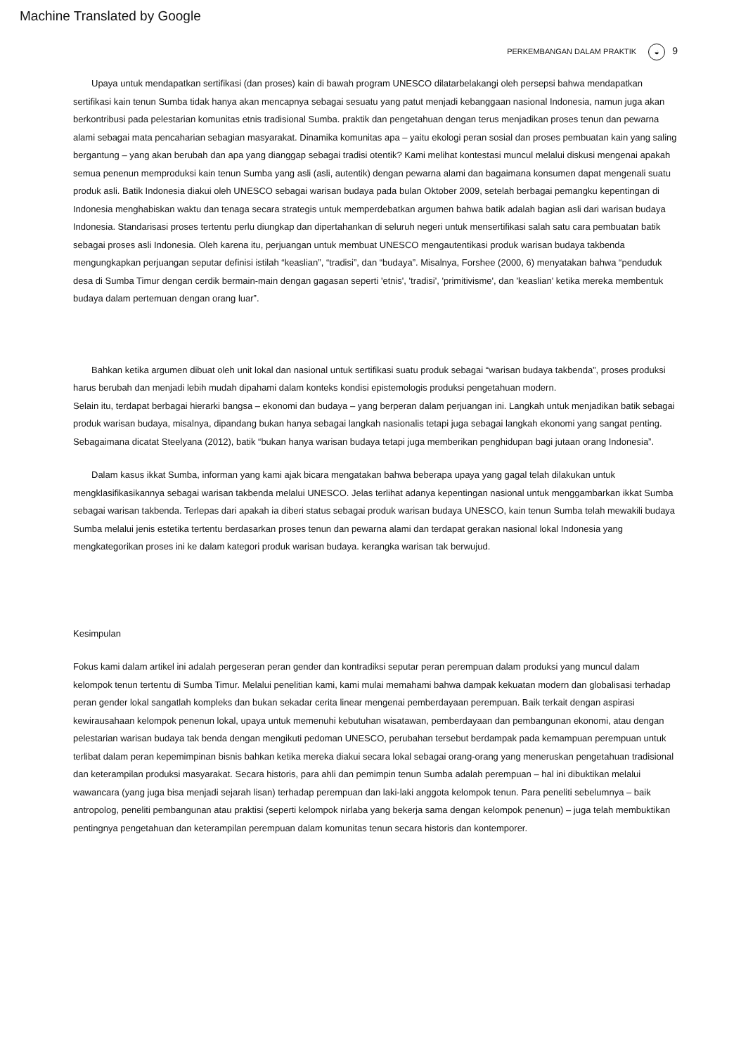Machine Translated by Google
PERKEMBANGAN DALAM PRAKTIK ◒ 9
Upaya untuk mendapatkan sertifikasi (dan proses) kain di bawah program UNESCO dilatarbelakangi oleh persepsi bahwa mendapatkan sertifikasi kain tenun Sumba tidak hanya akan mencapnya sebagai sesuatu yang patut menjadi kebanggaan nasional Indonesia, namun juga akan berkontribusi pada pelestarian komunitas etnis tradisional Sumba. praktik dan pengetahuan dengan terus menjadikan proses tenun dan pewarna alami sebagai mata pencaharian sebagian masyarakat. Dinamika komunitas apa – yaitu ekologi peran sosial dan proses pembuatan kain yang saling bergantung – yang akan berubah dan apa yang dianggap sebagai tradisi otentik? Kami melihat kontestasi muncul melalui diskusi mengenai apakah semua penenun memproduksi kain tenun Sumba yang asli (asli, autentik) dengan pewarna alami dan bagaimana konsumen dapat mengenali suatu produk asli. Batik Indonesia diakui oleh UNESCO sebagai warisan budaya pada bulan Oktober 2009, setelah berbagai pemangku kepentingan di Indonesia menghabiskan waktu dan tenaga secara strategis untuk memperdebatkan argumen bahwa batik adalah bagian asli dari warisan budaya Indonesia. Standarisasi proses tertentu perlu diungkap dan dipertahankan di seluruh negeri untuk mensertifikasi salah satu cara pembuatan batik sebagai proses asli Indonesia. Oleh karena itu, perjuangan untuk membuat UNESCO mengautentikasi produk warisan budaya takbenda mengungkapkan perjuangan seputar definisi istilah “keaslian”, “tradisi”, dan “budaya”. Misalnya, Forshee (2000, 6) menyatakan bahwa “penduduk desa di Sumba Timur dengan cerdik bermain-main dengan gagasan seperti 'etnis', 'tradisi', 'primitivisme', dan 'keaslian' ketika mereka membentuk budaya dalam pertemuan dengan orang luar”.
Bahkan ketika argumen dibuat oleh unit lokal dan nasional untuk sertifikasi suatu produk sebagai “warisan budaya takbenda”, proses produksi harus berubah dan menjadi lebih mudah dipahami dalam konteks kondisi epistemologis produksi pengetahuan modern.
Selain itu, terdapat berbagai hierarki bangsa – ekonomi dan budaya – yang berperan dalam perjuangan ini. Langkah untuk menjadikan batik sebagai produk warisan budaya, misalnya, dipandang bukan hanya sebagai langkah nasionalis tetapi juga sebagai langkah ekonomi yang sangat penting. Sebagaimana dicatat Steelyana (2012), batik “bukan hanya warisan budaya tetapi juga memberikan penghidupan bagi jutaan orang Indonesia”.
Dalam kasus ikkat Sumba, informan yang kami ajak bicara mengatakan bahwa beberapa upaya yang gagal telah dilakukan untuk mengklasifikasikannya sebagai warisan takbenda melalui UNESCO. Jelas terlihat adanya kepentingan nasional untuk menggambarkan ikkat Sumba sebagai warisan takbenda. Terlepas dari apakah ia diberi status sebagai produk warisan budaya UNESCO, kain tenun Sumba telah mewakili budaya Sumba melalui jenis estetika tertentu berdasarkan proses tenun dan pewarna alami dan terdapat gerakan nasional lokal Indonesia yang mengkategorikan proses ini ke dalam kategori produk warisan budaya. kerangka warisan tak berwujud.
Kesimpulan
Fokus kami dalam artikel ini adalah pergeseran peran gender dan kontradiksi seputar peran perempuan dalam produksi yang muncul dalam kelompok tenun tertentu di Sumba Timur. Melalui penelitian kami, kami mulai memahami bahwa dampak kekuatan modern dan globalisasi terhadap peran gender lokal sangatlah kompleks dan bukan sekadar cerita linear mengenai pemberdayaan perempuan. Baik terkait dengan aspirasi kewirausahaan kelompok penenun lokal, upaya untuk memenuhi kebutuhan wisatawan, pemberdayaan dan pembangunan ekonomi, atau dengan pelestarian warisan budaya tak benda dengan mengikuti pedoman UNESCO, perubahan tersebut berdampak pada kemampuan perempuan untuk terlibat dalam peran kepemimpinan bisnis bahkan ketika mereka diakui secara lokal sebagai orang-orang yang meneruskan pengetahuan tradisional dan keterampilan produksi masyarakat. Secara historis, para ahli dan pemimpin tenun Sumba adalah perempuan – hal ini dibuktikan melalui wawancara (yang juga bisa menjadi sejarah lisan) terhadap perempuan dan laki-laki anggota kelompok tenun. Para peneliti sebelumnya – baik antropolog, peneliti pembangunan atau praktisi (seperti kelompok nirlaba yang bekerja sama dengan kelompok penenun) – juga telah membuktikan pentingnya pengetahuan dan keterampilan perempuan dalam komunitas tenun secara historis dan kontemporer.